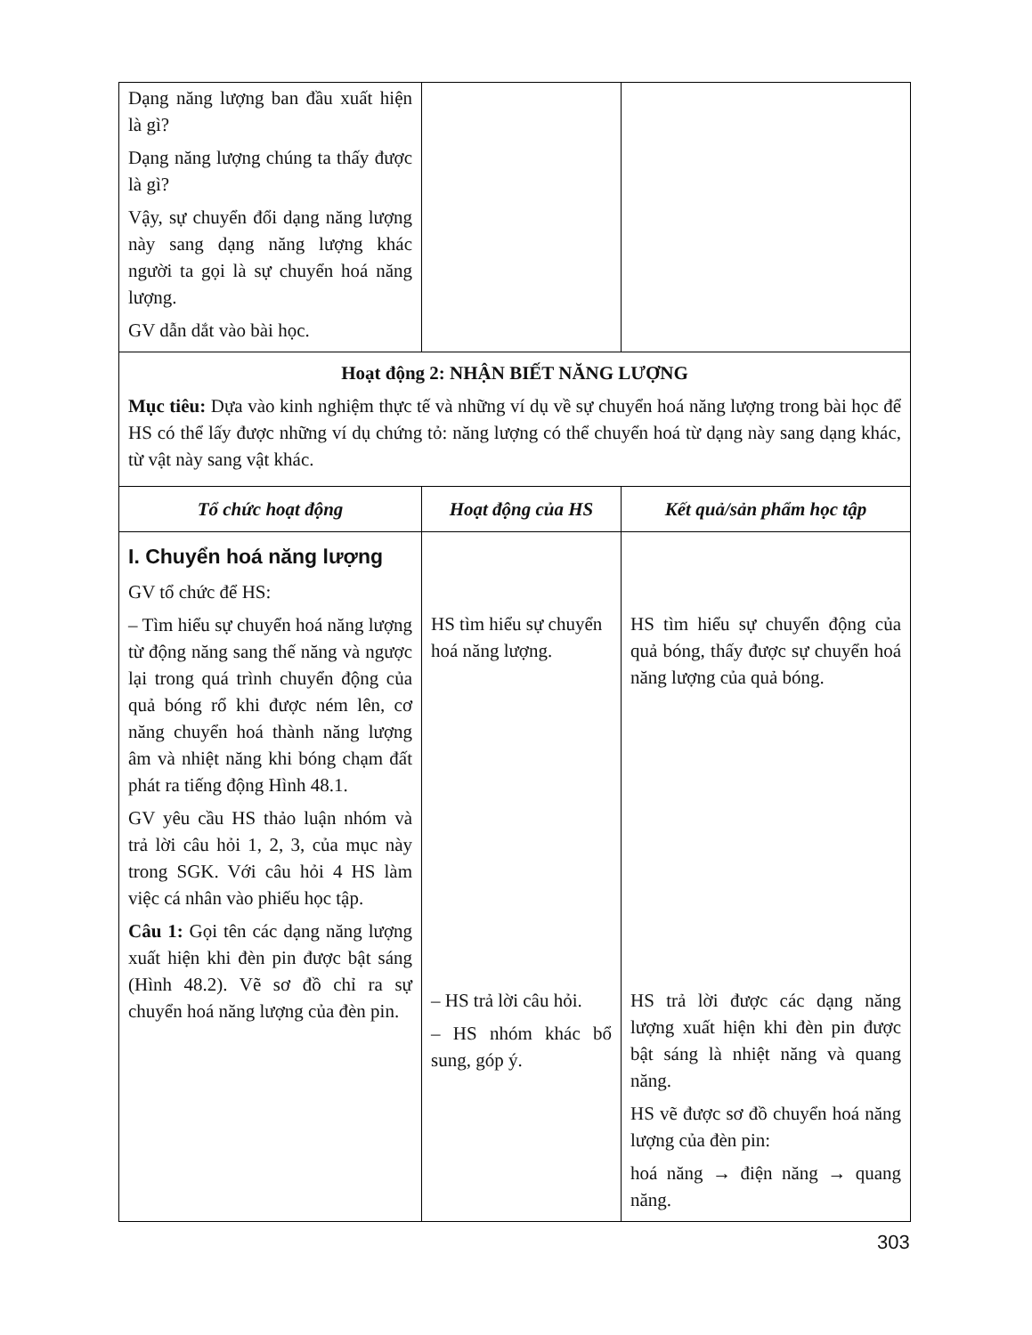| Dạng năng lượng ban đầu xuất hiện là gì? Dạng năng lượng chúng ta thấy được là gì? Vậy, sự chuyển đổi dạng năng lượng này sang dạng năng lượng khác người ta gọi là sự chuyển hoá năng lượng. GV dẫn dắt vào bài học. | | |
| Hoạt động 2: NHẬN BIẾT NĂNG LƯỢNG Mục tiêu: Dựa vào kinh nghiệm thực tế và những ví dụ về sự chuyển hoá năng lượng trong bài học để HS có thể lấy được những ví dụ chứng tỏ: năng lượng có thể chuyển hoá từ dạng này sang dạng khác, từ vật này sang vật khác. | | |
| Tổ chức hoạt động | Hoạt động của HS | Kết quả/sản phẩm học tập |
| I. Chuyển hoá năng lượng GV tổ chức để HS: – Tìm hiểu sự chuyển hoá năng lượng từ động năng sang thế năng và ngược lại trong quá trình chuyển động của quả bóng rổ khi được ném lên, cơ năng chuyển hoá thành năng lượng âm và nhiệt năng khi bóng chạm đất phát ra tiếng động Hình 48.1. GV yêu cầu HS thảo luận nhóm và trả lời câu hỏi 1, 2, 3, của mục này trong SGK. Với câu hỏi 4 HS làm việc cá nhân vào phiếu học tập. Câu 1: Gọi tên các dạng năng lượng xuất hiện khi đèn pin được bật sáng (Hình 48.2). Vẽ sơ đồ chỉ ra sự chuyển hoá năng lượng của đèn pin. | HS tìm hiểu sự chuyển hoá năng lượng. – HS trả lời câu hỏi. – HS nhóm khác bổ sung, góp ý. | HS tìm hiểu sự chuyển động của quả bóng, thấy được sự chuyển hoá năng lượng của quả bóng. HS trả lời được các dạng năng lượng xuất hiện khi đèn pin được bật sáng là nhiệt năng và quang năng. HS vẽ được sơ đồ chuyển hoá năng lượng của đèn pin: hoá năng → điện năng → quang năng. |
303